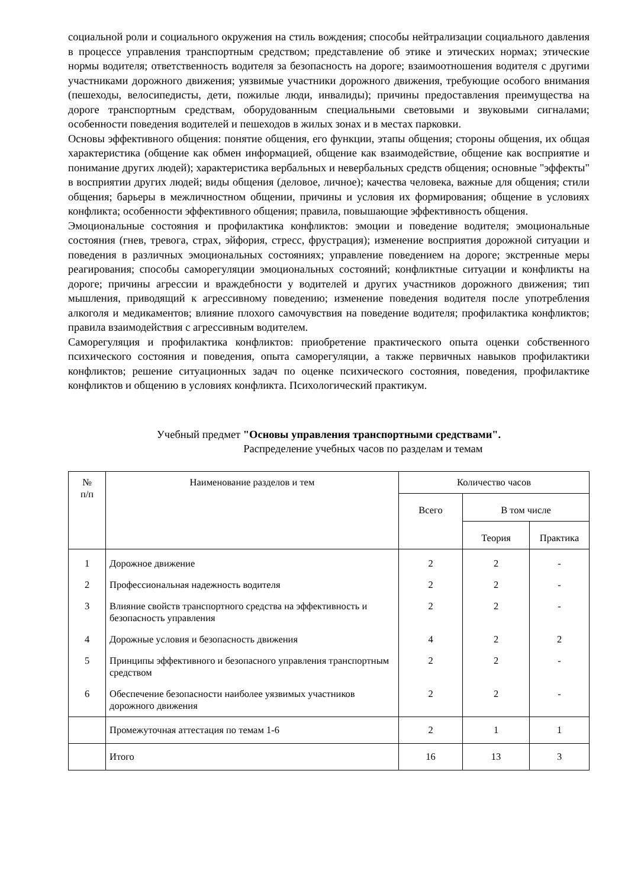социальной роли и социального окружения на стиль вождения; способы нейтрализации социального давления в процессе управления транспортным средством; представление об этике и этических нормах; этические нормы водителя; ответственность водителя за безопасность на дороге; взаимоотношения водителя с другими участниками дорожного движения; уязвимые участники дорожного движения, требующие особого внимания (пешеходы, велосипедисты, дети, пожилые люди, инвалиды); причины предоставления преимущества на дороге транспортным средствам, оборудованным специальными световыми и звуковыми сигналами; особенности поведения водителей и пешеходов в жилых зонах и в местах парковки.
Основы эффективного общения: понятие общения, его функции, этапы общения; стороны общения, их общая характеристика (общение как обмен информацией, общение как взаимодействие, общение как восприятие и понимание других людей); характеристика вербальных и невербальных средств общения; основные "эффекты" в восприятии других людей; виды общения (деловое, личное); качества человека, важные для общения; стили общения; барьеры в межличностном общении, причины и условия их формирования; общение в условиях конфликта; особенности эффективного общения; правила, повышающие эффективность общения.
Эмоциональные состояния и профилактика конфликтов: эмоции и поведение водителя; эмоциональные состояния (гнев, тревога, страх, эйфория, стресс, фрустрация); изменение восприятия дорожной ситуации и поведения в различных эмоциональных состояниях; управление поведением на дороге; экстренные меры реагирования; способы саморегуляции эмоциональных состояний; конфликтные ситуации и конфликты на дороге; причины агрессии и враждебности у водителей и других участников дорожного движения; тип мышления, приводящий к агрессивному поведению; изменение поведения водителя после употребления алкоголя и медикаментов; влияние плохого самочувствия на поведение водителя; профилактика конфликтов; правила взаимодействия с агрессивным водителем.
Саморегуляция и профилактика конфликтов: приобретение практического опыта оценки собственного психического состояния и поведения, опыта саморегуляции, а также первичных навыков профилактики конфликтов; решение ситуационных задач по оценке психического состояния, поведения, профилактике конфликтов и общению в условиях конфликта. Психологический практикум.
Учебный предмет "Основы управления транспортными средствами".
Распределение учебных часов по разделам и темам
| № п/п | Наименование разделов и тем | Количество часов | | |
| --- | --- | --- | --- | --- |
| | | Всего | В том числе | |
| | | | Теория | Практика |
| 1 | Дорожное движение | 2 | 2 | - |
| 2 | Профессиональная надежность водителя | 2 | 2 | - |
| 3 | Влияние свойств транспортного средства на эффективность и безопасность управления | 2 | 2 | - |
| 4 | Дорожные условия и безопасность движения | 4 | 2 | 2 |
| 5 | Принципы эффективного и безопасного управления транспортным средством | 2 | 2 | - |
| 6 | Обеспечение безопасности наиболее уязвимых участников дорожного движения | 2 | 2 | - |
| | Промежуточная аттестация по темам 1-6 | 2 | 1 | 1 |
| | Итого | 16 | 13 | 3 |